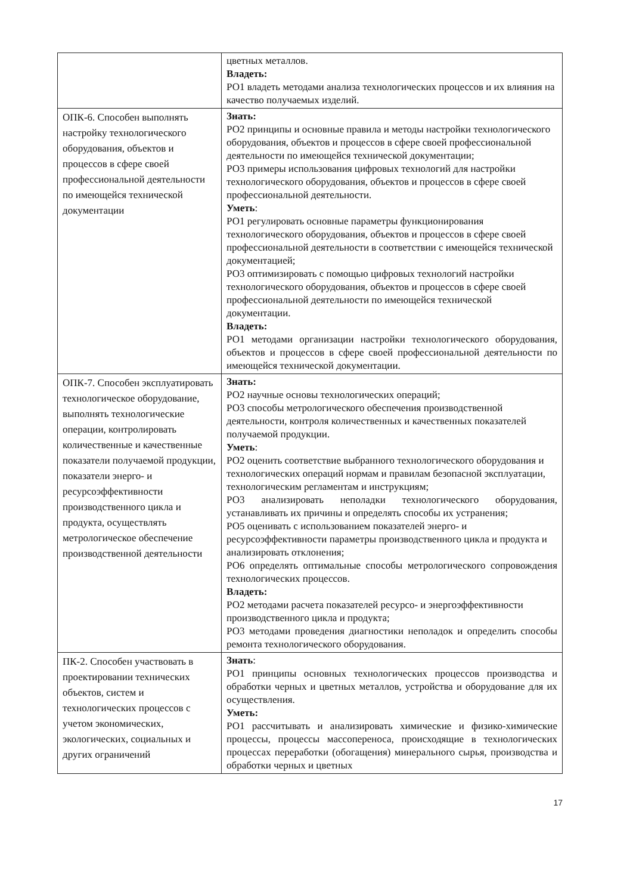| | цветных металлов. Владеть: РО1 владеть методами анализа технологических процессов и их влияния на качество получаемых изделий. |
| ОПК-6. Способен выполнять настройку технологического оборудования, объектов и процессов в сфере своей профессиональной деятельности по имеющейся технической документации | Знать: РО2 принципы и основные правила и методы настройки технологического оборудования, объектов и процессов в сфере своей профессиональной деятельности по имеющейся технической документации; РО3 примеры использования цифровых технологий для настройки технологического оборудования, объектов и процессов в сфере своей профессиональной деятельности. Уметь : РО1 регулировать основные параметры функционирования технологического оборудования, объектов и процессов в сфере своей профессиональной деятельности в соответствии с имеющейся технической документацией; РО3 оптимизировать с помощью цифровых технологий настройки технологического оборудования, объектов и процессов в сфере своей профессиональной деятельности по имеющейся технической документации. Владеть: РО1 методами организации настройки технологического оборудования, объектов и процессов в сфере своей профессиональной деятельности по имеющейся технической документации. |
| ОПК-7. Способен эксплуатировать технологическое оборудование, выполнять технологические операции, контролировать количественные и качественные показатели получаемой продукции, показатели энерго- и ресурсоэффективности производственного цикла и продукта, осуществлять метрологическое обеспечение производственной деятельности | Знать: РО2 научные основы технологических операций; РО3 способы метрологического обеспечения производственной деятельности, контроля количественных и качественных показателей получаемой продукции. Уметь : РО2 оценить соответствие выбранного технологического оборудования и технологических операций нормам и правилам безопасной эксплуатации, технологическим регламентам и инструкциям; РО3 анализировать неполадки технологического оборудования, устанавливать их причины и определять способы их устранения; РО5 оценивать с использованием показателей энерго- и ресурсоэффективности параметры производственного цикла и продукта и анализировать отклонения; РО6 определять оптимальные способы метрологического сопровождения технологических процессов. Владеть: РО2 методами расчета показателей ресурсо- и энергоэффективности производственного цикла и продукта; РО3 методами проведения диагностики неполадок и определить способы ремонта технологического оборудования. |
| ПК-2. Способен участвовать в проектировании технических объектов, систем и технологических процессов с учетом экономических, экологических, социальных и других ограничений | Знать : РО1 принципы основных технологических процессов производства и обработки черных и цветных металлов, устройства и оборудование для их осуществления. Уметь: РО1 рассчитывать и анализировать химические и физико-химические процессы, процессы массопереноса, происходящие в технологических процессах переработки (обогащения) минерального сырья, производства и обработки черных и цветных |
17